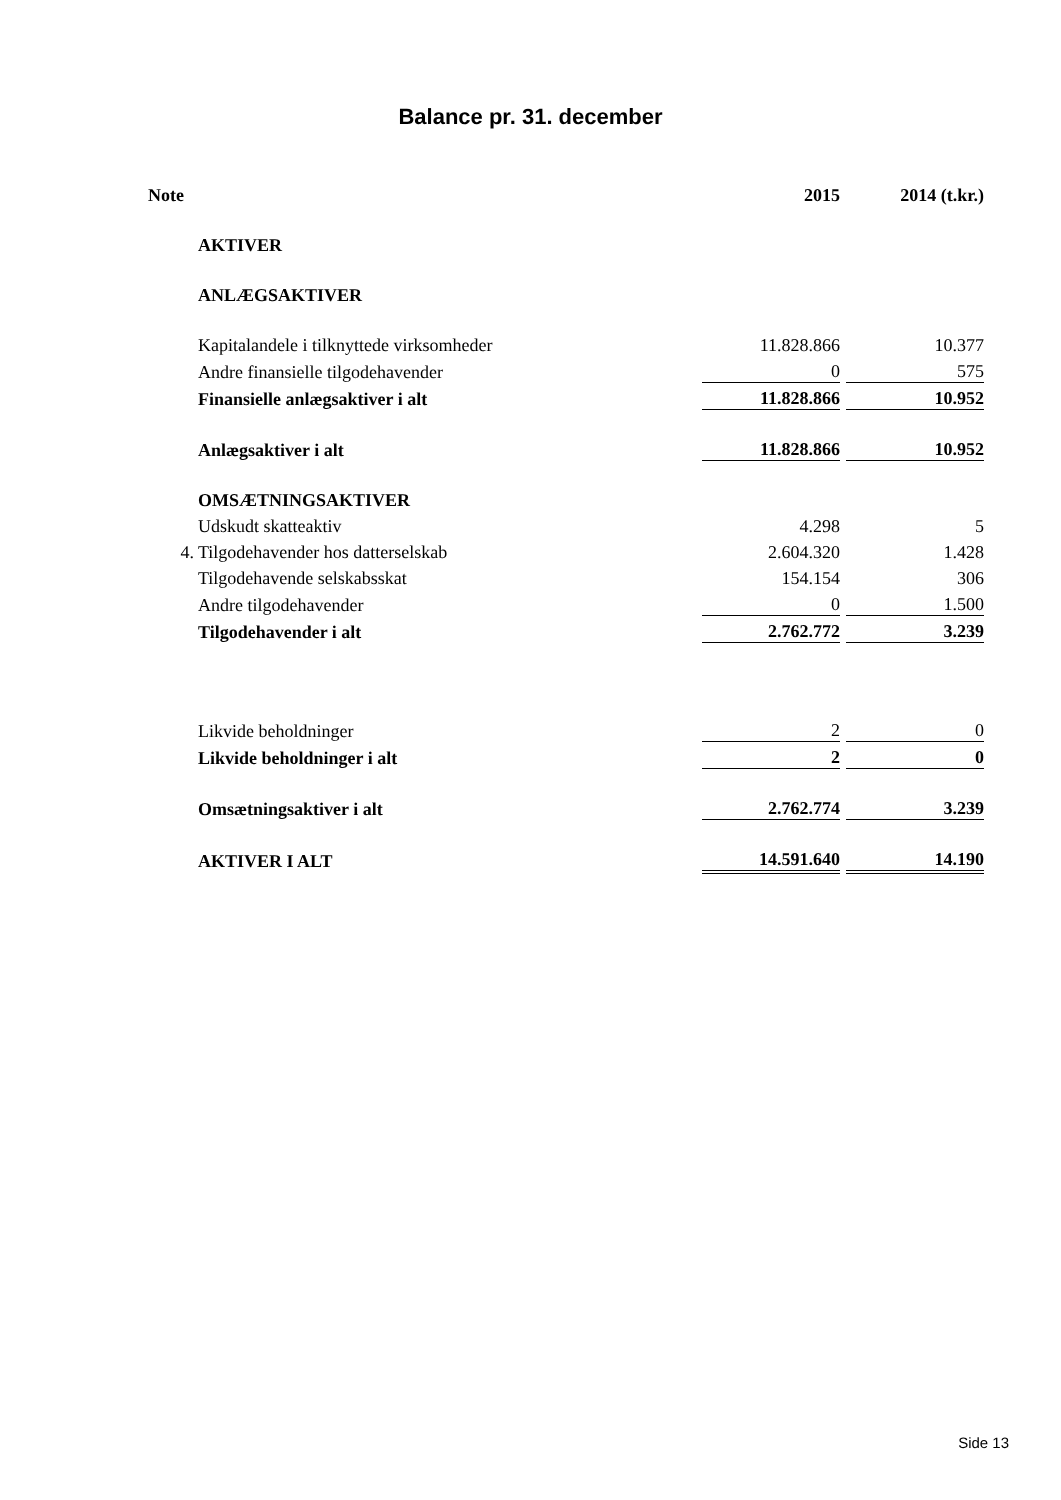Balance pr. 31. december
| Note | | 2015 | | 2014 (t.kr.) |
| --- | --- | --- | --- | --- |
| | AKTIVER | | | |
| | ANLÆGSAKTIVER | | | |
| | Kapitalandele i tilknyttede virksomheder | 11.828.866 | | 10.377 |
| | Andre finansielle tilgodehavender | 0 | | 575 |
| | Finansielle anlægsaktiver i alt | 11.828.866 | | 10.952 |
| | Anlægsaktiver i alt | 11.828.866 | | 10.952 |
| | OMSÆTNINGSAKTIVER | | | |
| | Udskudt skatteaktiv | 4.298 | | 5 |
| 4. | Tilgodehavender hos datterselskab | 2.604.320 | | 1.428 |
| | Tilgodehavende selskabsskat | 154.154 | | 306 |
| | Andre tilgodehavender | 0 | | 1.500 |
| | Tilgodehavender i alt | 2.762.772 | | 3.239 |
| | Likvide beholdninger | 2 | | 0 |
| | Likvide beholdninger i alt | 2 | | 0 |
| | Omsætningsaktiver i alt | 2.762.774 | | 3.239 |
| | AKTIVER I ALT | 14.591.640 | | 14.190 |
Side 13